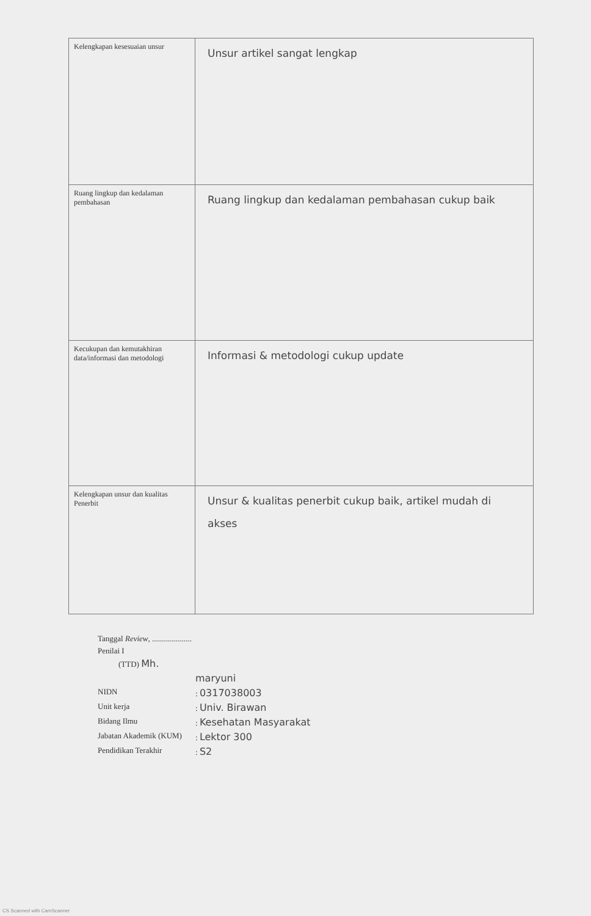| Kelengkapan kesesuaian unsur | Unsur artikel sangat lengkap |
| Ruang lingkup dan kedalaman pembahasan | Ruang lingkup dan kedalaman pembahasan cukup baik |
| Kecukupan dan kemutakhiran data/informasi dan metodologi | Informasi & metodologi cukup update |
| Kelengkapan unsur dan kualitas Penerbit | Unsur & kualitas penerbit cukup baik, artikel mudah di akses |
Tanggal Review, ....................
Penilai I
(TTD) Mh.
maryuni
NIDN: 0317038003
Unit kerja: Univ. Birawan
Bidang Ilmu: Kesehatan Masyarakat
Jabatan Akademik (KUM): Lektor 300
Pendidikan Terakhir: S2
CS Scanned with CamScanner